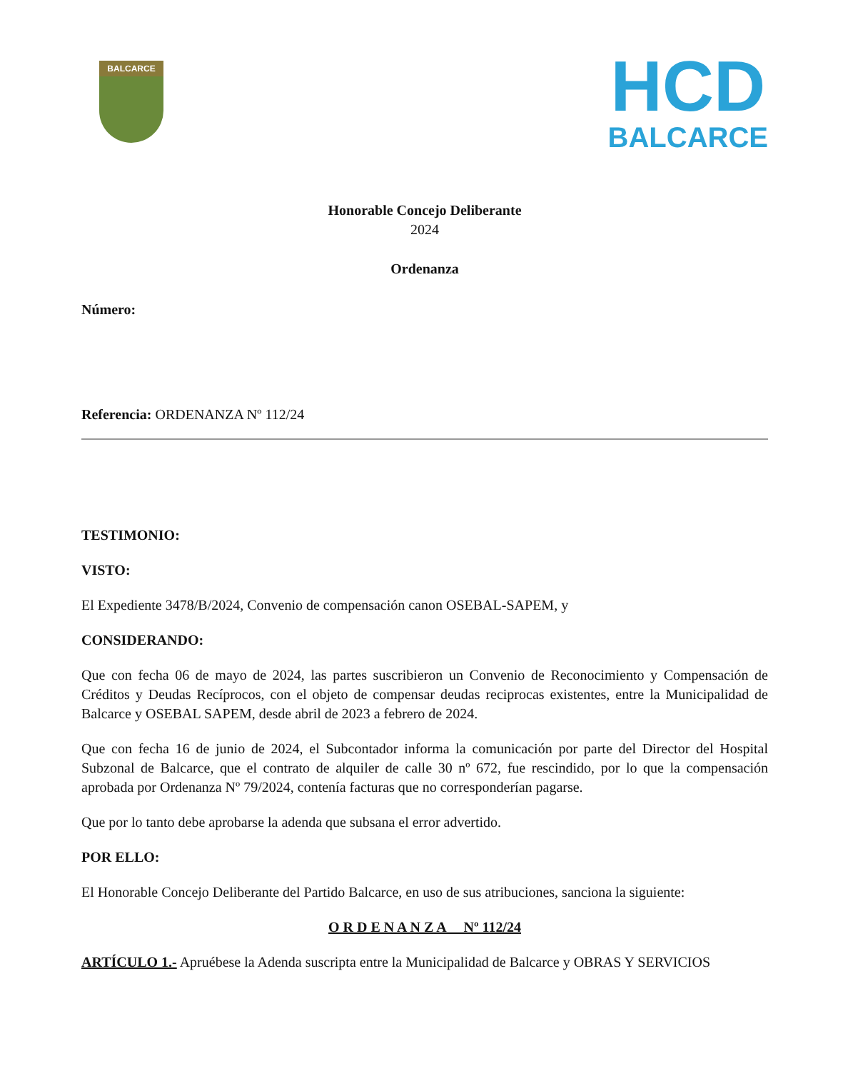BALCARCE
HCD
BALCARCE
Honorable Concejo Deliberante
2024
Ordenanza
Número:
Referencia: ORDENANZA Nº 112/24
TESTIMONIO:
VISTO:
El Expediente 3478/B/2024, Convenio de compensación canon OSEBAL-SAPEM, y
CONSIDERANDO:
Que con fecha 06 de mayo de 2024, las partes suscribieron un Convenio de Reconocimiento y Compensación de Créditos y Deudas Recíprocos, con el objeto de compensar deudas reciprocas existentes, entre la Municipalidad de Balcarce y OSEBAL SAPEM, desde abril de 2023 a febrero de 2024.
Que con fecha 16 de junio de 2024, el Subcontador informa la comunicación por parte del Director del Hospital Subzonal de Balcarce, que el contrato de alquiler de calle 30 nº 672, fue rescindido, por lo que la compensación aprobada por Ordenanza Nº 79/2024, contenía facturas que no corresponderían pagarse.
Que por lo tanto debe aprobarse la adenda que subsana el error advertido.
POR ELLO:
El Honorable Concejo Deliberante del Partido Balcarce, en uso de sus atribuciones, sanciona la siguiente:
O R D E N A N Z A Nº 112/24
ARTÍCULO 1.- Apruébese la Adenda suscripta entre la Municipalidad de Balcarce y OBRAS Y SERVICIOS